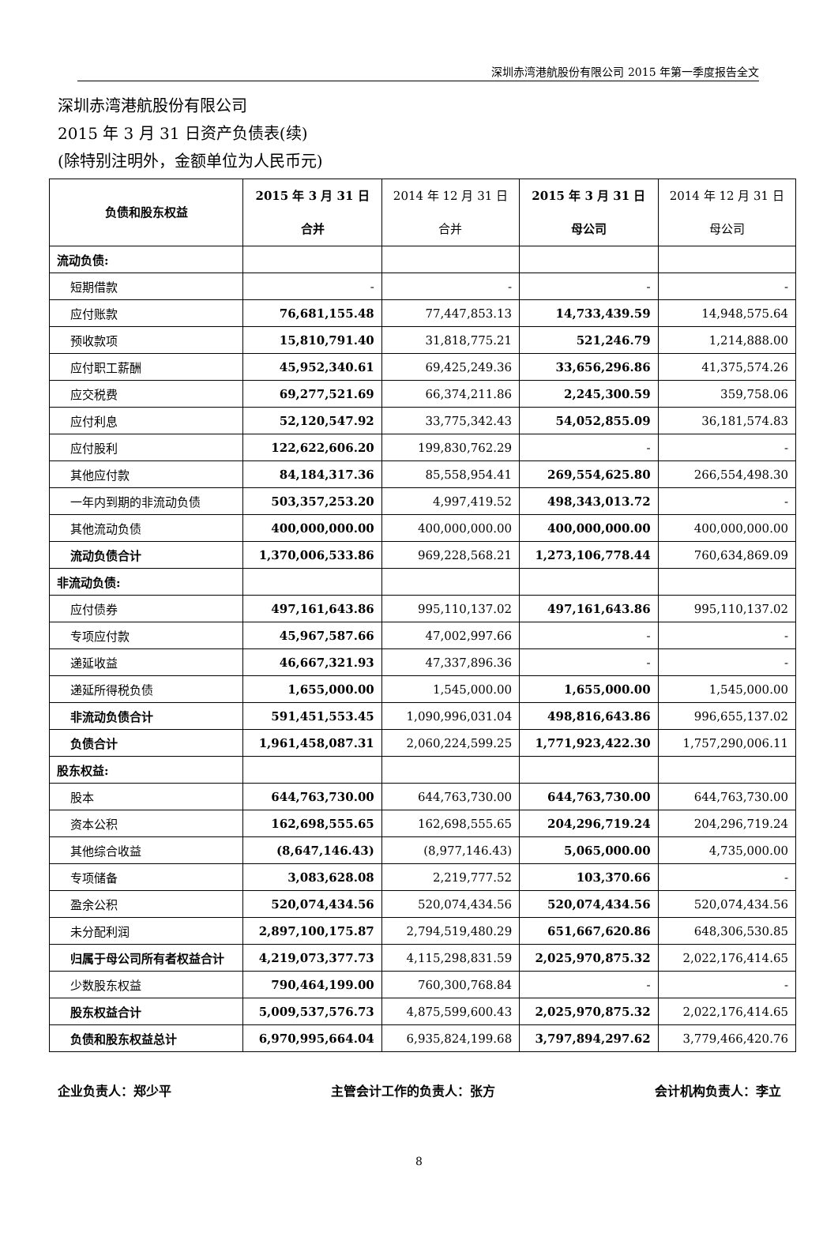深圳赤湾港航股份有限公司 2015 年第一季度报告全文
深圳赤湾港航股份有限公司
2015 年 3 月 31 日资产负债表(续)
(除特别注明外，金额单位为人民币元)
| 负债和股东权益 | 2015 年 3 月 31 日 合并 | 2014 年 12 月 31 日 合并 | 2015 年 3 月 31 日 母公司 | 2014 年 12 月 31 日 母公司 |
| --- | --- | --- | --- | --- |
| 流动负债: | | | | |
| 短期借款 | - | - | - | - |
| 应付账款 | 76,681,155.48 | 77,447,853.13 | 14,733,439.59 | 14,948,575.64 |
| 预收款项 | 15,810,791.40 | 31,818,775.21 | 521,246.79 | 1,214,888.00 |
| 应付职工薪酬 | 45,952,340.61 | 69,425,249.36 | 33,656,296.86 | 41,375,574.26 |
| 应交税费 | 69,277,521.69 | 66,374,211.86 | 2,245,300.59 | 359,758.06 |
| 应付利息 | 52,120,547.92 | 33,775,342.43 | 54,052,855.09 | 36,181,574.83 |
| 应付股利 | 122,622,606.20 | 199,830,762.29 | - | - |
| 其他应付款 | 84,184,317.36 | 85,558,954.41 | 269,554,625.80 | 266,554,498.30 |
| 一年内到期的非流动负债 | 503,357,253.20 | 4,997,419.52 | 498,343,013.72 | - |
| 其他流动负债 | 400,000,000.00 | 400,000,000.00 | 400,000,000.00 | 400,000,000.00 |
| 流动负债合计 | 1,370,006,533.86 | 969,228,568.21 | 1,273,106,778.44 | 760,634,869.09 |
| 非流动负债: | | | | |
| 应付债券 | 497,161,643.86 | 995,110,137.02 | 497,161,643.86 | 995,110,137.02 |
| 专项应付款 | 45,967,587.66 | 47,002,997.66 | - | - |
| 递延收益 | 46,667,321.93 | 47,337,896.36 | - | - |
| 递延所得税负债 | 1,655,000.00 | 1,545,000.00 | 1,655,000.00 | 1,545,000.00 |
| 非流动负债合计 | 591,451,553.45 | 1,090,996,031.04 | 498,816,643.86 | 996,655,137.02 |
| 负债合计 | 1,961,458,087.31 | 2,060,224,599.25 | 1,771,923,422.30 | 1,757,290,006.11 |
| 股东权益: | | | | |
| 股本 | 644,763,730.00 | 644,763,730.00 | 644,763,730.00 | 644,763,730.00 |
| 资本公积 | 162,698,555.65 | 162,698,555.65 | 204,296,719.24 | 204,296,719.24 |
| 其他综合收益 | (8,647,146.43) | (8,977,146.43) | 5,065,000.00 | 4,735,000.00 |
| 专项储备 | 3,083,628.08 | 2,219,777.52 | 103,370.66 | - |
| 盈余公积 | 520,074,434.56 | 520,074,434.56 | 520,074,434.56 | 520,074,434.56 |
| 未分配利润 | 2,897,100,175.87 | 2,794,519,480.29 | 651,667,620.86 | 648,306,530.85 |
| 归属于母公司所有者权益合计 | 4,219,073,377.73 | 4,115,298,831.59 | 2,025,970,875.32 | 2,022,176,414.65 |
| 少数股东权益 | 790,464,199.00 | 760,300,768.84 | - | - |
| 股东权益合计 | 5,009,537,576.73 | 4,875,599,600.43 | 2,025,970,875.32 | 2,022,176,414.65 |
| 负债和股东权益总计 | 6,970,995,664.04 | 6,935,824,199.68 | 3,797,894,297.62 | 3,779,466,420.76 |
企业负责人：郑少平 主管会计工作的负责人：张方 会计机构负责人：李立
8